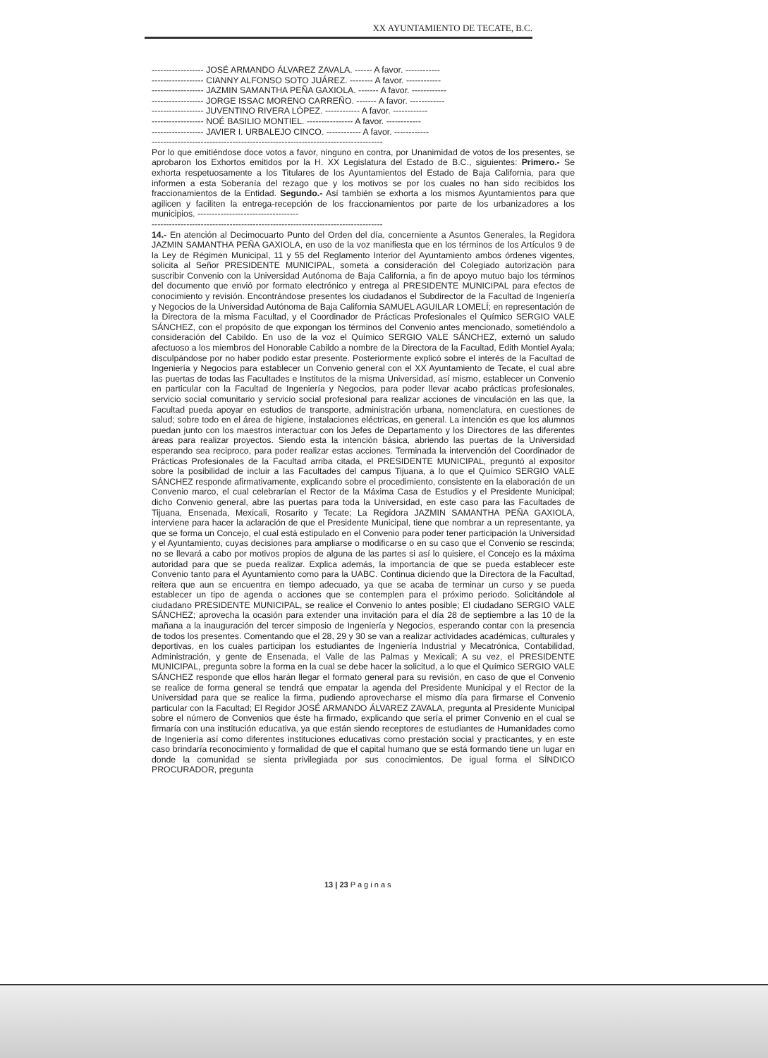XX AYUNTAMIENTO DE TECATE, B.C.
------------------ JOSÉ ARMANDO ÁLVAREZ ZAVALA. ------ A favor. ------------
------------------ CIANNY ALFONSO SOTO JUÁREZ. -------- A favor. ------------
------------------ JAZMIN SAMANTHA PEÑA GAXIOLA. ------- A favor. ------------
------------------ JORGE ISSAC MORENO CARREÑO. ------- A favor. ------------
------------------ JUVENTINO RIVERA LÓPEZ. ------------ A favor. ------------
------------------ NOÉ BASILIO MONTIEL. ---------------- A favor. ------------
------------------ JAVIER I. URBALEJO CINCO. ------------ A favor. ------------
--------------------------------------------------------------------------------
Por lo que emitiéndose doce votos a favor, ninguno en contra, por Unanimidad de votos de los presentes, se aprobaron los Exhortos emitidos por la H. XX Legislatura del Estado de B.C., siguientes: Primero.- Se exhorta respetuosamente a los Titulares de los Ayuntamientos del Estado de Baja California, para que informen a esta Soberanía del rezago que y los motivos se por los cuales no han sido recibidos los fraccionamientos de la Entidad. Segundo.- Así también se exhorta a los mismos Ayuntamientos para que agilicen y faciliten la entrega-recepción de los fraccionamientos por parte de los urbanizadores a los municipios. -----------------------------------
--------------------------------------------------------------------------------
14.- En atención al Decimocuarto Punto del Orden del día, concerniente a Asuntos Generales, la Regidora JAZMIN SAMANTHA PEÑA GAXIOLA, en uso de la voz manifiesta que en los términos de los Artículos 9 de la Ley de Régimen Municipal, 11 y 55 del Reglamento Interior del Ayuntamiento ambos órdenes vigentes, solicita al Señor PRESIDENTE MUNICIPAL, someta a consideración del Colegiado autorización para suscribir Convenio con la Universidad Autónoma de Baja California, a fin de apoyo mutuo bajo los términos del documento que envió por formato electrónico y entrega al PRESIDENTE MUNICIPAL para efectos de conocimiento y revisión. Encontrándose presentes los ciudadanos el Subdirector de la Facultad de Ingeniería y Negocios de la Universidad Autónoma de Baja California SAMUEL AGUILAR LOMELÍ; en representación de la Directora de la misma Facultad, y el Coordinador de Prácticas Profesionales el Químico SERGIO VALE SÁNCHEZ, con el propósito de que expongan los términos del Convenio antes mencionado, sometiéndolo a consideración del Cabildo. En uso de la voz el Químico SERGIO VALE SÁNCHEZ, externó un saludo afectuoso a los miembros del Honorable Cabildo a nombre de la Directora de la Facultad, Edith Montiel Ayala; disculpándose por no haber podido estar presente. Posteriormente explicó sobre el interés de la Facultad de Ingeniería y Negocios para establecer un Convenio general con el XX Ayuntamiento de Tecate, el cual abre las puertas de todas las Facultades e Institutos de la misma Universidad, así mismo, establecer un Convenio en particular con la Facultad de Ingeniería y Negocios, para poder llevar acabo prácticas profesionales, servicio social comunitario y servicio social profesional para realizar acciones de vinculación en las que, la Facultad pueda apoyar en estudios de transporte, administración urbana, nomenclatura, en cuestiones de salud; sobre todo en el área de higiene, instalaciones eléctricas, en general. La intención es que los alumnos puedan junto con los maestros interactuar con los Jefes de Departamento y los Directores de las diferentes áreas para realizar proyectos. Siendo esta la intención básica, abriendo las puertas de la Universidad esperando sea reciproco, para poder realizar estas acciones. Terminada la intervención del Coordinador de Prácticas Profesionales de la Facultad arriba citada, el PRESIDENTE MUNICIPAL, preguntó al expositor sobre la posibilidad de incluir a las Facultades del campus Tijuana, a lo que el Químico SERGIO VALE SÁNCHEZ responde afirmativamente, explicando sobre el procedimiento, consistente en la elaboración de un Convenio marco, el cual celebrarían el Rector de la Máxima Casa de Estudios y el Presidente Municipal; dicho Convenio general, abre las puertas para toda la Universidad, en este caso para las Facultades de Tijuana, Ensenada, Mexicali, Rosarito y Tecate; La Regidora JAZMIN SAMANTHA PEÑA GAXIOLA, interviene para hacer la aclaración de que el Presidente Municipal, tiene que nombrar a un representante, ya que se forma un Concejo, el cual está estipulado en el Convenio para poder tener participación la Universidad y el Ayuntamiento, cuyas decisiones para ampliarse o modificarse o en su caso que el Convenio se rescinda; no se llevará a cabo por motivos propios de alguna de las partes si así lo quisiere, el Concejo es la máxima autoridad para que se pueda realizar. Explica además, la importancia de que se pueda establecer este Convenio tanto para el Ayuntamiento como para la UABC. Continua diciendo que la Directora de la Facultad, reitera que aun se encuentra en tiempo adecuado, ya que se acaba de terminar un curso y se pueda establecer un tipo de agenda o acciones que se contemplen para el próximo periodo. Solicitándole al ciudadano PRESIDENTE MUNICIPAL, se realice el Convenio lo antes posible; El ciudadano SERGIO VALE SÁNCHEZ; aprovecha la ocasión para extender una invitación para el día 28 de septiembre a las 10 de la mañana a la inauguración del tercer simposio de Ingeniería y Negocios, esperando contar con la presencia de todos los presentes. Comentando que el 28, 29 y 30 se van a realizar actividades académicas, culturales y deportivas, en los cuales participan los estudiantes de Ingeniería Industrial y Mecatrónica, Contabilidad, Administración, y gente de Ensenada, el Valle de las Palmas y Mexicali; A su vez, el PRESIDENTE MUNICIPAL, pregunta sobre la forma en la cual se debe hacer la solicitud, a lo que el Químico SERGIO VALE SÁNCHEZ responde que ellos harán llegar el formato general para su revisión, en caso de que el Convenio se realice de forma general se tendrá que empatar la agenda del Presidente Municipal y el Rector de la Universidad para que se realice la firma, pudiendo aprovecharse el mismo día para firmarse el Convenio particular con la Facultad; El Regidor JOSÉ ARMANDO ÁLVAREZ ZAVALA, pregunta al Presidente Municipal sobre el número de Convenios que éste ha firmado, explicando que sería el primer Convenio en el cual se firmaría con una institución educativa, ya que están siendo receptores de estudiantes de Humanidades como de Ingeniería así como diferentes instituciones educativas como prestación social y practicantes, y en este caso brindaría reconocimiento y formalidad de que el capital humano que se está formando tiene un lugar en donde la comunidad se sienta privilegiada por sus conocimientos. De igual forma el SÍNDICO PROCURADOR, pregunta
13 | 23 P a g i n a s